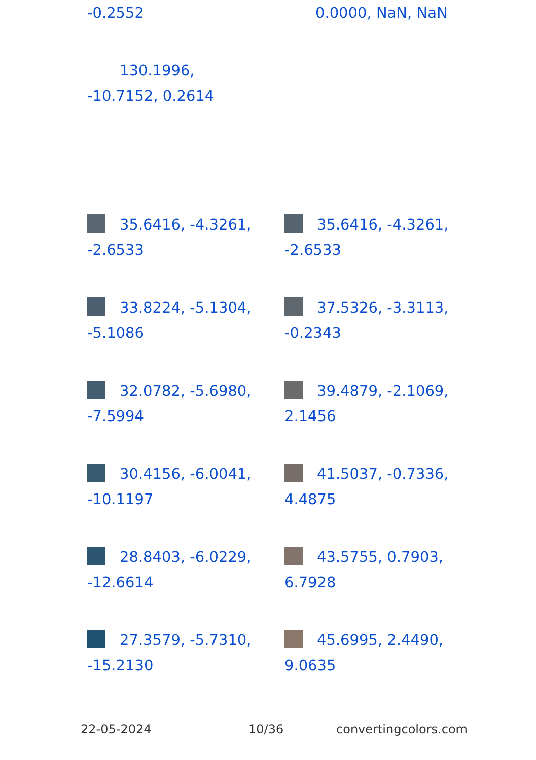-0.2552 0.0000, NaN, NaN
130.1996,
-10.7152, 0.2614
35.6416, -4.3261,
-2.6533
35.6416, -4.3261,
-2.6533
33.8224, -5.1304,
-5.1086
37.5326, -3.3113,
-0.2343
32.0782, -5.6980,
-7.5994
39.4879, -2.1069,
2.1456
30.4156, -6.0041,
-10.1197
41.5037, -0.7336,
4.4875
28.8403, -6.0229,
-12.6614
43.5755, 0.7903,
6.7928
27.3579, -5.7310,
-15.2130
45.6995, 2.4490,
9.0635
22-05-2024 10/36 convertingcolors.com